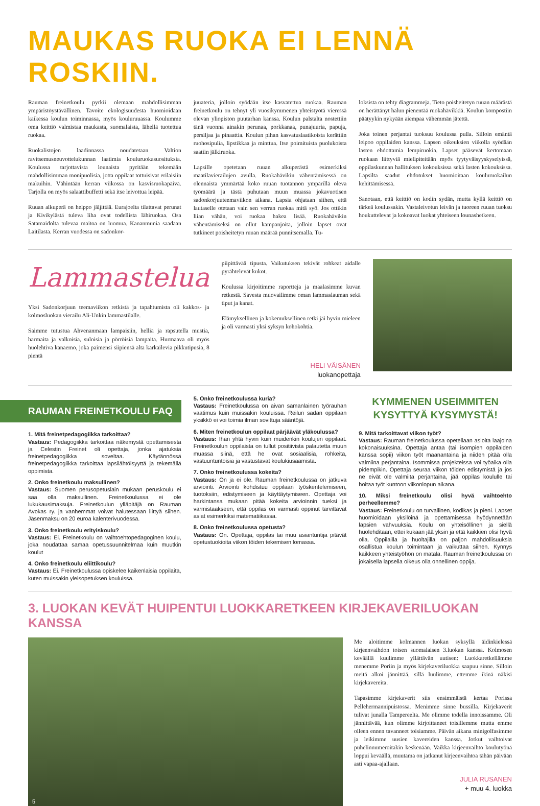MAUKAS RUOKA EI LENNÄ ROSKIIN.
Rauman freinetkoulu pyrkii olemaan mahdollisimman ympäristöystävällinen. Tavoite ekologisuudesta huomioidaan kaikessa koulun toiminnassa, myös kouluruuassa. Koulumme oma keittiö valmistaa maukasta, suomalaista, lähellä tuotettua ruokaa.
Ruokalistojen laadinnassa noudatetaan Valtion ravitsemusneuvottelukunnan laatimia kouluruokasuosituksia. Koulussa tarjottavista lounaista pyritään tekemään mahdollisimman monipuolisia, jotta oppilaat tottuisivat erilaisiin makuihin. Vähintään kerran viikossa on kasvisruokapäivä. Tarjolla on myös salaattibuffetti sekä itse leivottua leipää.
Ruuan alkuperä on helppo jäljittää. Eurajoelta tilattavat perunat ja Kivikylästä tuleva liha ovat todellista lähiruokaa. Osa Satamaidolta tulevaa maitoa on luomua. Kananmunia saadaan Laitilasta. Kerran vuodessa on sadonkor-
juuateria, jolloin syödään itse kasvatettua ruokaa. Rauman freinetkoulu on tehnyt yli vuosikymmenen yhteistyötä vieressä olevan yliopiston puutarhan kanssa. Koulun palstalta nostettiin tänä vuonna ainakin perunaa, porkkanaa, punajuuria, papuja, persiljaa ja pinaattia. Koulun pihan kasvatuslaatikoista kerättiin ruohosipulia, lipstikkaa ja minttua. Itse poimituista puolukoista saatiin jälkiruoka.
Lapsille opetetaan ruuan alkuperästä esimerkiksi maatilavierailujen avulla. Ruokahävikin vähentämisessä on olennaista ymmärtää koko ruuan tuotannon ympärillä oleva työmäärä ja tästä puhutaan muun muassa jokavuotisen sadonkorjuuteemaviikon aikana. Lapsia ohjataan siihen, että lautaselle otetaan vain sen verran ruokaa mitä syö. Jos ottikin liian vähän, voi ruokaa hakea lisää. Ruokahävikin vähentämiseksi on ollut kampanjoita, jolloin lapset ovat tutkineet poisheitetyn ruuan määrää punnitsemalla. Tu-
loksista on tehty diagrammeja. Tieto poisheitetyn ruuan määrästä on herättänyt halun pienentää ruokahävikkiä. Koulun kompostiin päätyykin nykyään aiempaa vähemmän jätettä.
Joka toinen perjantai tuoksuu koulussa pulla. Silloin emäntä leipoo oppilaiden kanssa. Lapsen oikeuksien viikolla syödään lasten ehdottamia lempiruokia. Lapset pääsevät kertomaan ruokaan liittyviä mielipiteitään myös tyytyväisyyskyselyissä, oppilaskunnan hallituksen kokouksissa sekä lasten kokouksissa. Lapsilta saadut ehdotukset huomioitaan kouluruokailun kehittämisessä.
Sanotaan, että keittiö on kodin sydän, mutta kyllä keittiö on tärkeä koulussakin. Vastaleivotun leivän ja tuoreen ruuan tuoksu houkuttelevat ja kokoavat luokat yhteiseen lounashetkeen.
Lammastelua
Yksi Sadonkorjuun teemaviikon retkistä ja tapahtumista oli kakkos- ja kolmosluokan vierailu Ali-Unkin lammastilalle.
Saimme tutustua Ahvenanmaan lampaisiin, helliä ja rapsutella mustia, harmaita ja valkoisia, suloisia ja pörröisiä lampaita. Hurmaava oli myös huolehtiva kanaemo, joka paimensi siipiensä alta karkailevia pikkutipusia, 8 pientä
piipittävää tipusta. Vaikutuksen tekivät rohkeat aidalle pyrähtelevät kukot.
Koulussa kirjoitimme raportteja ja maalasimme kuvan retkestä. Savesta muovailimme oman lammaslauman sekä tiput ja kanat.
Elämyksellinen ja kokemuksellinen retki jäi hyvin mieleen ja oli varmasti yksi syksyn kohokohtia.
HELI VÄISÄNEN
luokanopettaja
RAUMAN FREINETKOULU FAQ
1. Mitä freinetpedagogiikka tarkoittaa?
Vastaus: Pedagogiikka tarkoittaa näkemystä opettamisesta ja Celestin Freinet oli opettaja, jonka ajatuksia freinetpedagogiikka soveltaa. Käytännössä freinetpedagogiikka tarkoittaa lapsilähtöisyyttä ja tekemällä oppimista.
2. Onko freinetkoulu maksullinen?
Vastaus: Suomen perusopetuslain mukaan peruskoulu ei saa olla maksullinen. Freinetkoulussa ei ole lukukausimaksuja. Freinetkoulun ylläpitäjä on Rauman Avokas ry. ja vanhemmat voivat halutessaan liittyä siihen. Jäsenmaksu on 20 euroa kalenterivuodessa.
3. Onko freinetkoulu erityiskoulu?
Vastaus: Ei. Freinetkoulu on vaihtoehtopedagoginen koulu, joka noudattaa samaa opetussuunnitelmaa kuin muutkin koulut
4. Onko freinetkoulu eliittikoulu?
Vastaus: Ei. Freinetkoulussa opiskelee kaikenlaisia oppilaita, kuten muissakin yleisopetuksen kouluissa.
5. Onko freinetkoulussa kuria?
Vastaus: Freinetkoulussa on aivan samanlainen työrauhan vaatimus kuin muissakin kouluissa. Reilun sadan oppilaan yksikkö ei voi toimia ilman sovittuja sääntöjä.
6. Miten freinetkoulun oppilaat pärjäävät yläkoulussa?
Vastaus: Ihan yhtä hyvin kuin muidenkin koulujen oppilaat. Freinetkoulun oppilaista on tullut positiivista palautetta muun muassa siinä, että he ovat sosiaalisia, rohkeita, vastuuntuntoisia ja vastustavat koulukiusaamista.
7. Onko freinetkoulussa kokeita?
Vastaus: On ja ei ole. Rauman freinetkoulussa on jatkuva arviointi. Arviointi kohdistuu oppilaan työskentelemiseen, tuotoksiin, edistymiseen ja käyttäytymiseen. Opettaja voi harkintansa mukaan pitää kokeita arvioinnin tueksi ja varmistaakseen, että oppilas on varmasti oppinut tarvittavat asiat esimerkiksi matematiikassa.
8. Onko freinetkoulussa opetusta?
Vastaus: On. Opettaja, oppilas tai muu asiantuntija pitävät opetustuokioita viikon töiden tekemisen lomassa.
KYMMENEN USEIMMITEN
KYSYTTYÄ KYSYMYSTÄ!
9. Mitä tarkoittavat viikon työt?
Vastaus: Rauman freinetkoulussa opetellaan asioita laajoina kokonaisuuksina. Opettaja antaa (tai isompien oppilaiden kanssa sopii) viikon työt maanantaina ja niiden pitää olla valmiina perjantaina. Isommissa projekteissa voi työaika olla pidempikin. Opettaja seuraa viikon töiden edistymistä ja jos ne eivät ole valmiita perjantaina, jää oppilas koululle tai hoitaa työt kuntoon viikonlopun aikana.
10. Miksi freinetkoulu olisi hyvä vaihtoehto perheellemme?
Vastaus: Freinetkoulu on turvallinen, kodikas ja pieni. Lapset huomioidaan yksilöinä ja opettamisessa hyödynnetään lapsien vahvuuksia. Koulu on yhteisöllinen ja siellä huolehditaan, ettei kukaan jää yksin ja että kaikkien olisi hyvä olla. Oppilailla ja huoltajilla on paljon mahdollisuuksia osallistua koulun toimintaan ja vaikuttaa siihen. Kynnys kaikkeen yhteistyöhön on matala. Rauman freinetkoulussa on jokaisella lapsella oikeus olla onnellinen oppija.
3. LUOKAN KEVÄT HUIPENTUI LUOKKARETKEEN KIRJEKAVERILUOKAN KANSSA
5
Me aloitimme kolmannen luokan syksyllä äidinkielessä kirjeenvaihdon toisen suomalaisen 3.luokan kanssa. Kolmosen keväällä kuulimme yllättävän uutisen: Luokkaretkellämme menemme Poriin ja myös kirjekaveriluokka saapuu sinne. Silloin meitä alkoi jännittää, sillä luulimme, ettemme ikinä näkisi kirjekavereita.
Tapasimme kirjekaverit siis ensimmäistä kertaa Porissa Pellehermannipuistossa. Menimme sinne bussilla. Kirjekaverit tulivat junalla Tampereelta. Me olimme todella innoissamme. Oli jännittävää, kun olimme kirjoittaneet toisillemme mutta emme olleen ennen tavanneet toisiamme. Päivän aikana minigolfasimme ja leikimme uusien kavereiden kanssa. Jotkut vaihtoivat puhelinnumeroitakin keskenään. Vaikka kirjeenvaihto koulutyönä loppui keväällä, muutama on jatkanut kirjeenvaihtoa tähän päivään asti vapaa-ajallaan.
JULIA RUSANEN
+ muu 4. luokka